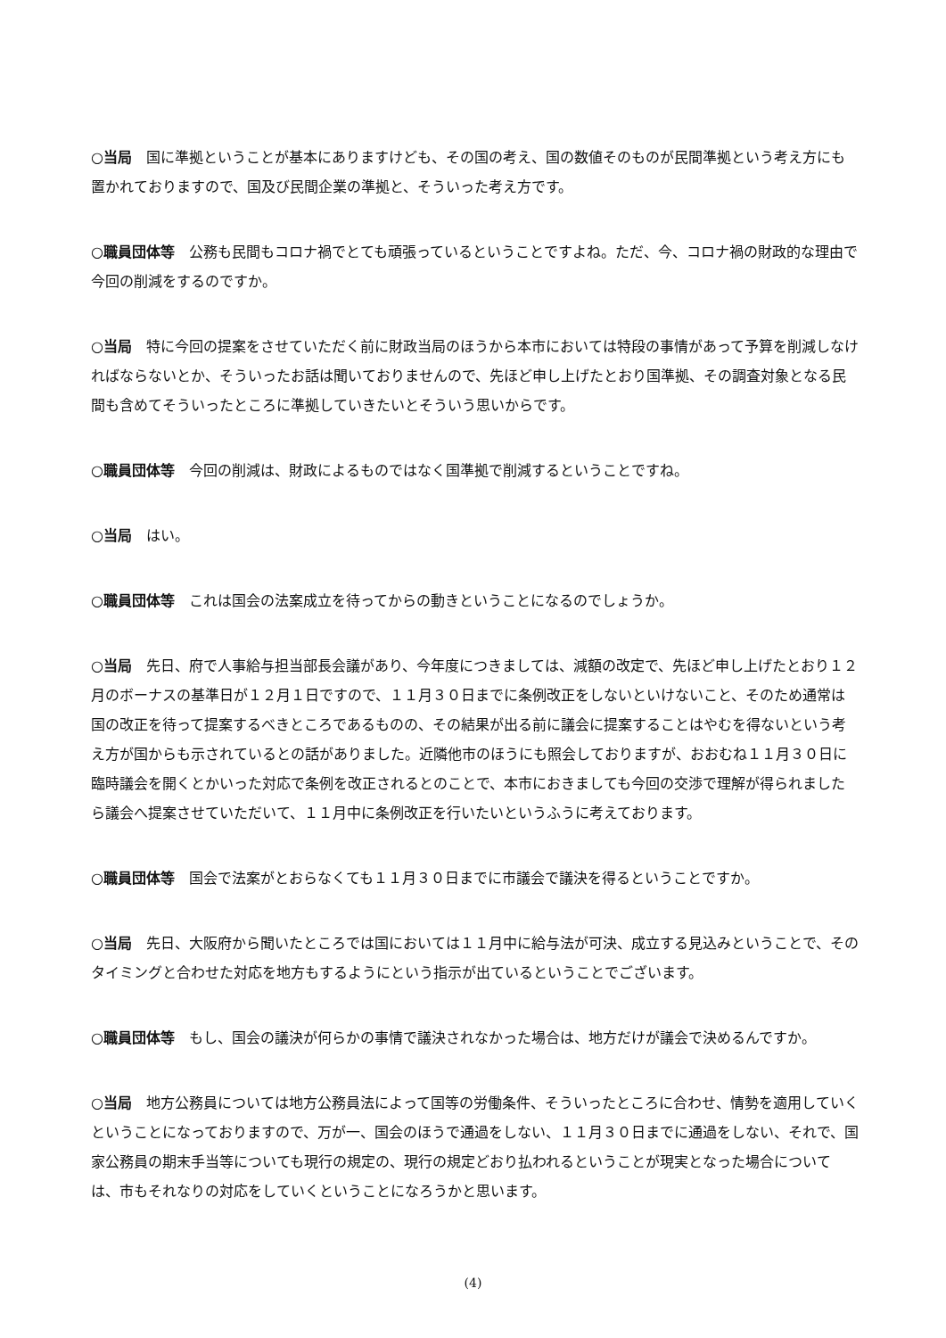○当局　国に準拠ということが基本にありますけども、その国の考え、国の数値そのものが民間準拠という考え方にも置かれておりますので、国及び民間企業の準拠と、そういった考え方です。
○職員団体等　公務も民間もコロナ禍でとても頑張っているということですよね。ただ、今、コロナ禍の財政的な理由で今回の削減をするのですか。
○当局　特に今回の提案をさせていただく前に財政当局のほうから本市においては特段の事情があって予算を削減しなければならないとか、そういったお話は聞いておりませんので、先ほど申し上げたとおり国準拠、その調査対象となる民間も含めてそういったところに準拠していきたいとそういう思いからです。
○職員団体等　今回の削減は、財政によるものではなく国準拠で削減するということですね。
○当局　はい。
○職員団体等　これは国会の法案成立を待ってからの動きということになるのでしょうか。
○当局　先日、府で人事給与担当部長会議があり、今年度につきましては、減額の改定で、先ほど申し上げたとおり１２月のボーナスの基準日が１２月１日ですので、１１月３０日までに条例改正をしないといけないこと、そのため通常は国の改正を待って提案するべきところであるものの、その結果が出る前に議会に提案することはやむを得ないという考え方が国からも示されているとの話がありました。近隣他市のほうにも照会しておりますが、おおむね１１月３０日に臨時議会を開くとかいった対応で条例を改正されるとのことで、本市におきましても今回の交渉で理解が得られましたら議会へ提案させていただいて、１１月中に条例改正を行いたいというふうに考えております。
○職員団体等　国会で法案がとおらなくても１１月３０日までに市議会で議決を得るということですか。
○当局　先日、大阪府から聞いたところでは国においては１１月中に給与法が可決、成立する見込みということで、そのタイミングと合わせた対応を地方もするようにという指示が出ているということでございます。
○職員団体等　もし、国会の議決が何らかの事情で議決されなかった場合は、地方だけが議会で決めるんですか。
○当局　地方公務員については地方公務員法によって国等の労働条件、そういったところに合わせ、情勢を適用していくということになっておりますので、万が一、国会のほうで通過をしない、１１月３０日までに通過をしない、それで、国家公務員の期末手当等についても現行の規定の、現行の規定どおり払われるということが現実となった場合については、市もそれなりの対応をしていくということになろうかと思います。
(4)